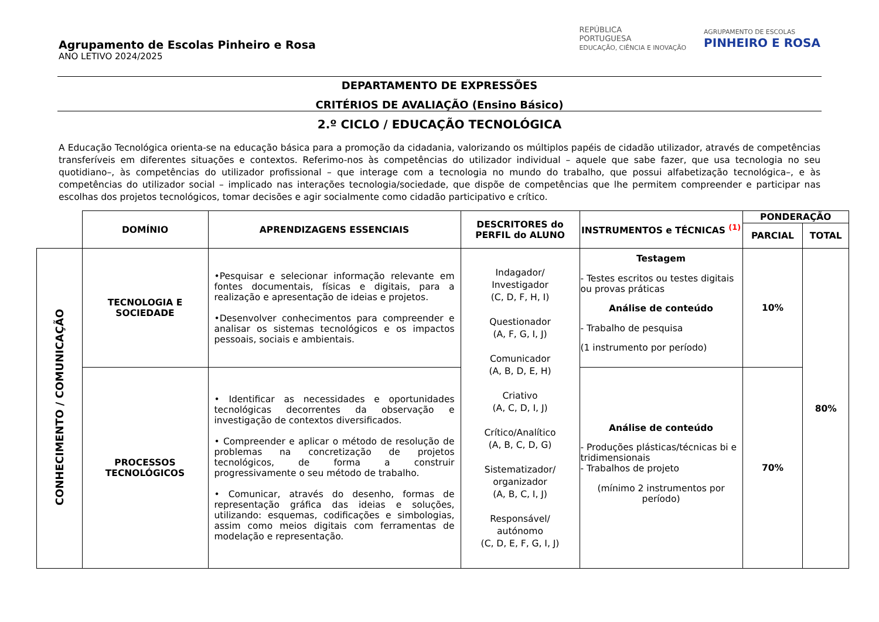Agrupamento de Escolas Pinheiro e Rosa
ANO LETIVO 2024/2025
REPÚBLICA
PORTUGUESA
EDUCAÇÃO, CIÊNCIA E INOVAÇÃO
AGRUPAMENTO DE ESCOLAS
PINHEIRO E ROSA
DEPARTAMENTO DE EXPRESSÕES
CRITÉRIOS DE AVALIAÇÃO (Ensino Básico)
2.º CICLO / EDUCAÇÃO TECNOLÓGICA
A Educação Tecnológica orienta-se na educação básica para a promoção da cidadania, valorizando os múltiplos papéis de cidadão utilizador, através de competências transferíveis em diferentes situações e contextos. Referimo-nos às competências do utilizador individual – aquele que sabe fazer, que usa tecnologia no seu quotidiano–, às competências do utilizador profissional – que interage com a tecnologia no mundo do trabalho, que possui alfabetização tecnológica–, e às competências do utilizador social – implicado nas interações tecnologia/sociedade, que dispõe de competências que lhe permitem compreender e participar nas escolhas dos projetos tecnológicos, tomar decisões e agir socialmente como cidadão participativo e crítico.
| | DOMÍNIO | APRENDIZAGENS ESSENCIAIS | DESCRITORES do PERFIL do ALUNO | INSTRUMENTOS e TÉCNICAS <sup>(1)</sup> | PONDERAÇÃO | |
| --- | --- | --- | --- | --- | --- | --- |
| | | | | | PARCIAL | TOTAL |
| CONHECIMENTO / COMUNICAÇÃO | TECNOLOGIA E SOCIEDADE | •Pesquisar e selecionar informação relevante em fontes documentais, físicas e digitais, para a realização e apresentação de ideias e projetos. •Desenvolver conhecimentos para compreender e analisar os sistemas tecnológicos e os impactos pessoais, sociais e ambientais. | Indagador/ Investigador (C, D, F, H, I) Questionador (A, F, G, I, J) Comunicador (A, B, D, E, H) Criativo (A, C, D, I, J) Crítico/Analítico (A, B, C, D, G) Sistematizador/ organizador (A, B, C, I, J) Responsável/ autónomo (C, D, E, F, G, I, J) | Testagem - Testes escritos ou testes digitais ou provas práticas Análise de conteúdo - Trabalho de pesquisa (1 instrumento por período) | 10% | 80% |
| | PROCESSOS TECNOLÓGICOS | • Identificar as necessidades e oportunidades tecnológicas decorrentes da observação e investigação de contextos diversificados. • Compreender e aplicar o método de resolução de problemas na concretização de projetos tecnológicos, de forma a construir progressivamente o seu método de trabalho. • Comunicar, através do desenho, formas de representação gráfica das ideias e soluções, utilizando: esquemas, codificações e simbologias, assim como meios digitais com ferramentas de modelação e representação. | | Análise de conteúdo - Produções plásticas/técnicas bi e tridimensionais - Trabalhos de projeto (mínimo 2 instrumentos por período) | 70% | |